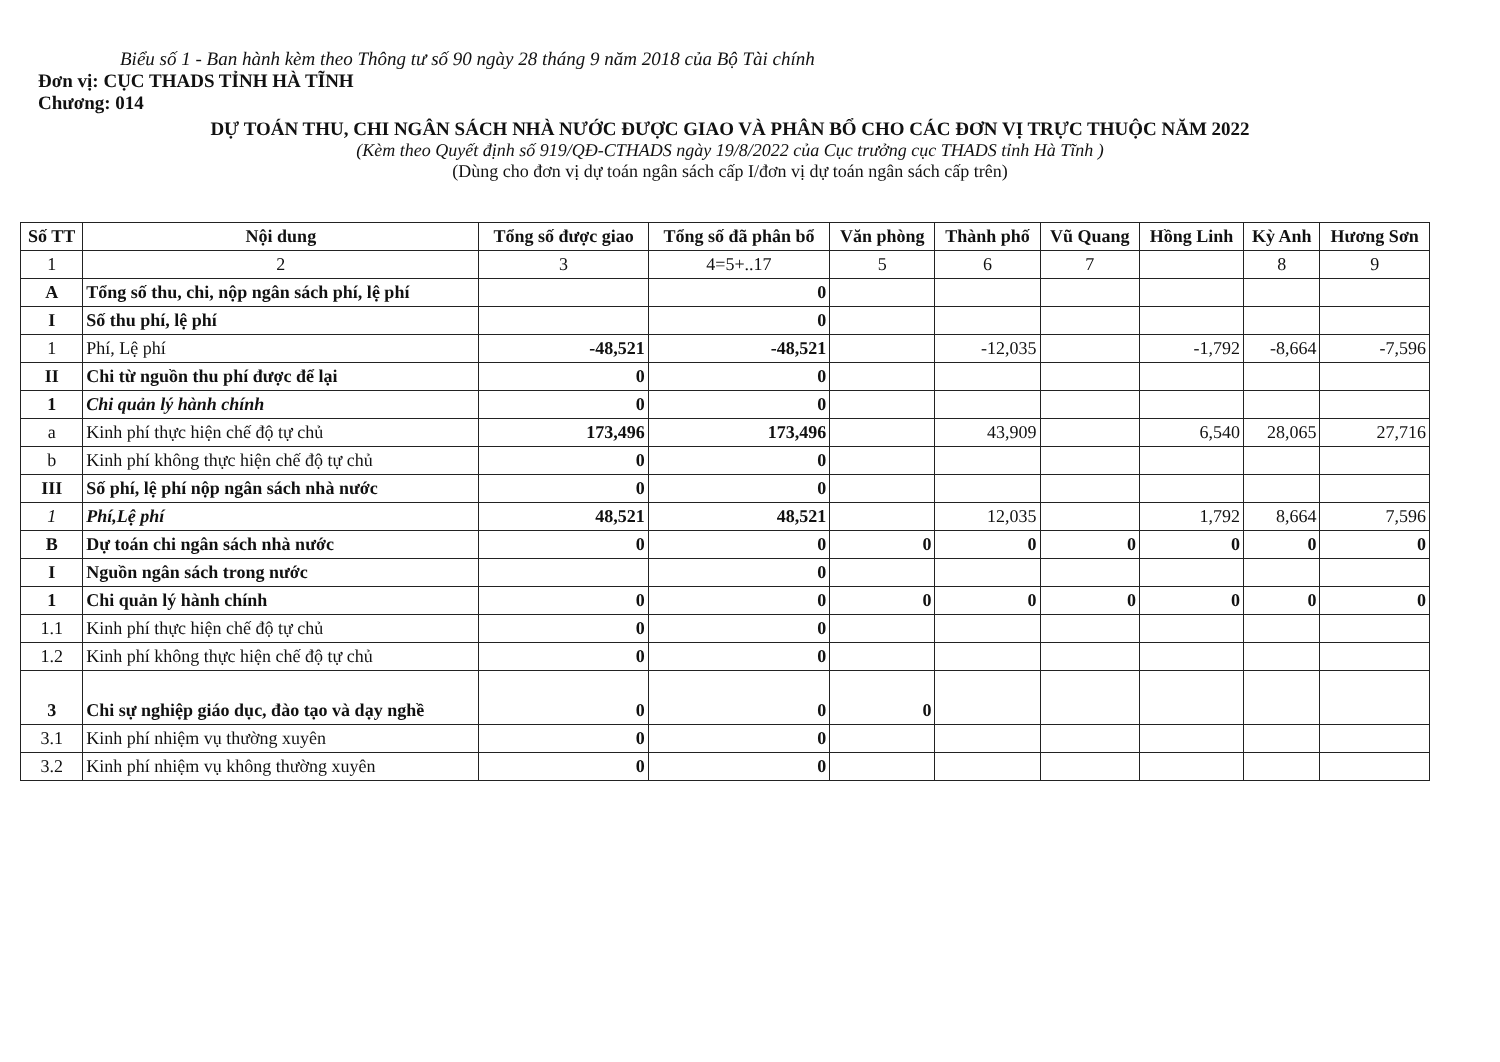Biểu số 1 - Ban hành kèm theo Thông tư số 90 ngày 28 tháng 9 năm 2018 của Bộ Tài chính
Đơn vị: CỤC THADS TỈNH HÀ TĨNH
Chương: 014
DỰ TOÁN THU, CHI NGÂN SÁCH NHÀ NƯỚC ĐƯỢC GIAO VÀ PHÂN BỔ CHO CÁC ĐƠN VỊ TRỰC THUỘC NĂM 2022
(Kèm theo Quyết định số 919/QĐ-CTHADS ngày 19/8/2022 của Cục trưởng cục THADS tỉnh Hà Tĩnh )
(Dùng cho đơn vị dự toán ngân sách cấp I/đơn vị dự toán ngân sách cấp trên)
| Số TT | Nội dung | Tổng số được giao | Tổng số đã phân bổ | Văn phòng | Thành phố | Vũ Quang | Hồng Linh | Kỳ Anh | Hương Sơn |
| --- | --- | --- | --- | --- | --- | --- | --- | --- | --- |
| 1 | 2 | 3 | 4=5+..17 | 5 | 6 | 7 | | 8 | 9 |
| A | Tổng số thu, chi, nộp ngân sách phí, lệ phí | | 0 | | | | | | |
| I | Số thu phí, lệ phí | | 0 | | | | | | |
| 1 | Phí, Lệ phí | -48,521 | -48,521 | | -12,035 | | -1,792 | -8,664 | -7,596 |
| II | Chi từ nguồn thu phí được để lại | 0 | 0 | | | | | | |
| 1 | Chi quản lý hành chính | 0 | 0 | | | | | | |
| a | Kinh phí thực hiện chế độ tự chủ | 173,496 | 173,496 | | 43,909 | | 6,540 | 28,065 | 27,716 |
| b | Kinh phí không thực hiện chế độ tự chủ | 0 | 0 | | | | | | |
| III | Số phí, lệ phí nộp ngân sách nhà nước | 0 | 0 | | | | | | |
| 1 | Phí,Lệ phí | 48,521 | 48,521 | | 12,035 | | 1,792 | 8,664 | 7,596 |
| B | Dự toán chi ngân sách nhà nước | 0 | 0 | 0 | 0 | 0 | 0 | 0 | 0 |
| I | Nguồn ngân sách trong nước | | 0 | | | | | | |
| 1 | Chi quản lý hành chính | 0 | 0 | 0 | 0 | 0 | 0 | 0 | 0 |
| 1.1 | Kinh phí thực hiện chế độ tự chủ | 0 | 0 | | | | | | |
| 1.2 | Kinh phí không thực hiện chế độ tự chủ | 0 | 0 | | | | | | |
| 3 | Chi sự nghiệp giáo dục, đào tạo và dạy nghề | 0 | 0 | 0 | | | | | |
| 3.1 | Kinh phí nhiệm vụ thường xuyên | 0 | 0 | | | | | | |
| 3.2 | Kinh phí nhiệm vụ không thường xuyên | 0 | 0 | | | | | | |